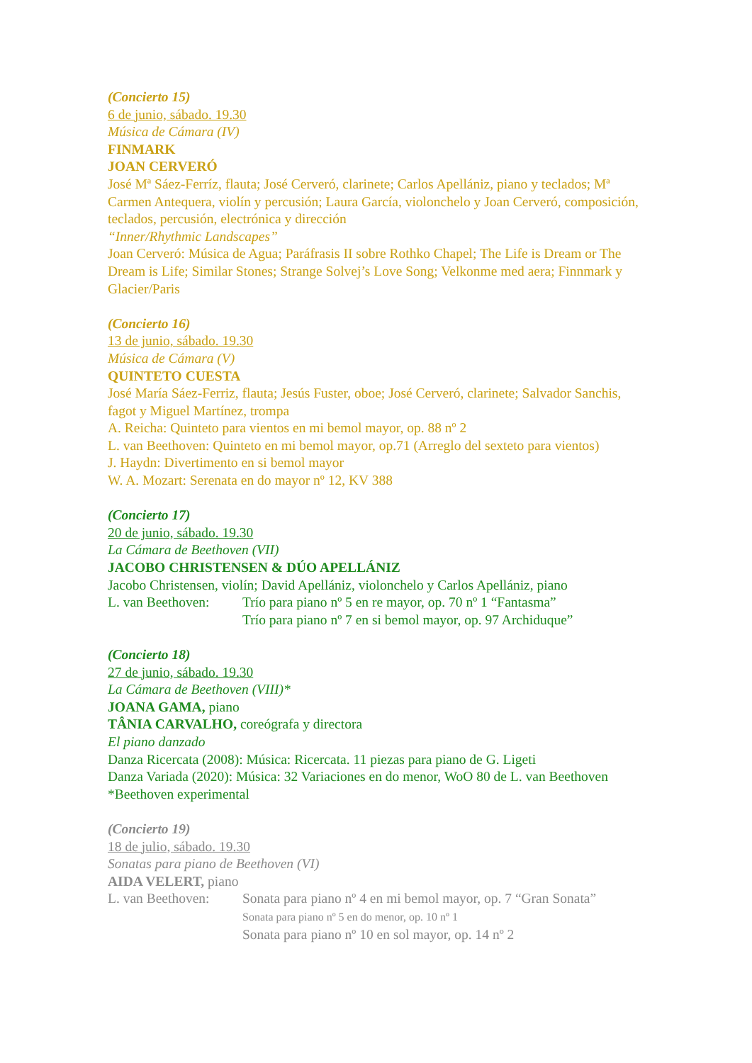(Concierto 15)
6 de junio, sábado. 19.30
Música de Cámara (IV)
FINMARK
JOAN CERVERÓ
José Mª Sáez-Ferríz, flauta; José Cerveró, clarinete; Carlos Apellániz, piano y teclados; Mª Carmen Antequera, violín y percusión; Laura García, violonchelo y Joan Cerveró, composición, teclados, percusión, electrónica y dirección
“Inner/Rhythmic Landscapes”
Joan Cerveró: Música de Agua; Paráfrasis II sobre Rothko Chapel; The Life is Dream or The Dream is Life; Similar Stones; Strange Solvej’s Love Song; Velkonme med aera; Finnmark y Glacier/Paris
(Concierto 16)
13 de junio, sábado. 19.30
Música de Cámara (V)
QUINTETO CUESTA
José María Sáez-Ferriz, flauta; Jesús Fuster, oboe; José Cerveró, clarinete; Salvador Sanchis, fagot y Miguel Martínez, trompa
A. Reicha: Quinteto para vientos en mi bemol mayor, op. 88 nº 2
L. van Beethoven: Quinteto en mi bemol mayor, op.71 (Arreglo del sexteto para vientos)
J. Haydn: Divertimento en si bemol mayor
W. A. Mozart: Serenata en do mayor nº 12, KV 388
(Concierto 17)
20 de junio, sábado. 19.30
La Cámara de Beethoven (VII)
JACOBO CHRISTENSEN & DÚO APELLÁNIZ
Jacobo Christensen, violín; David Apellániz, violonchelo y Carlos Apellániz, piano
L. van Beethoven: Trío para piano nº 5 en re mayor, op. 70 nº 1 “Fantasma”
Trío para piano nº 7 en si bemol mayor, op. 97 Archiduque”
(Concierto 18)
27 de junio, sábado. 19.30
La Cámara de Beethoven (VIII)*
JOANA GAMA, piano
TÂNIA CARVALHO, coreógrafa y directora
El piano danzado
Danza Ricercata (2008): Música: Ricercata. 11 piezas para piano de G. Ligeti
Danza Variada (2020): Música: 32 Variaciones en do menor, WoO 80 de L. van Beethoven
*Beethoven experimental
(Concierto 19)
18 de julio, sábado. 19.30
Sonatas para piano de Beethoven (VI)
AIDA VELERT, piano
L. van Beethoven: Sonata para piano nº 4 en mi bemol mayor, op. 7 “Gran Sonata”
Sonata para piano nº 5 en do menor, op. 10 nº 1
Sonata para piano nº 10 en sol mayor, op. 14 nº 2